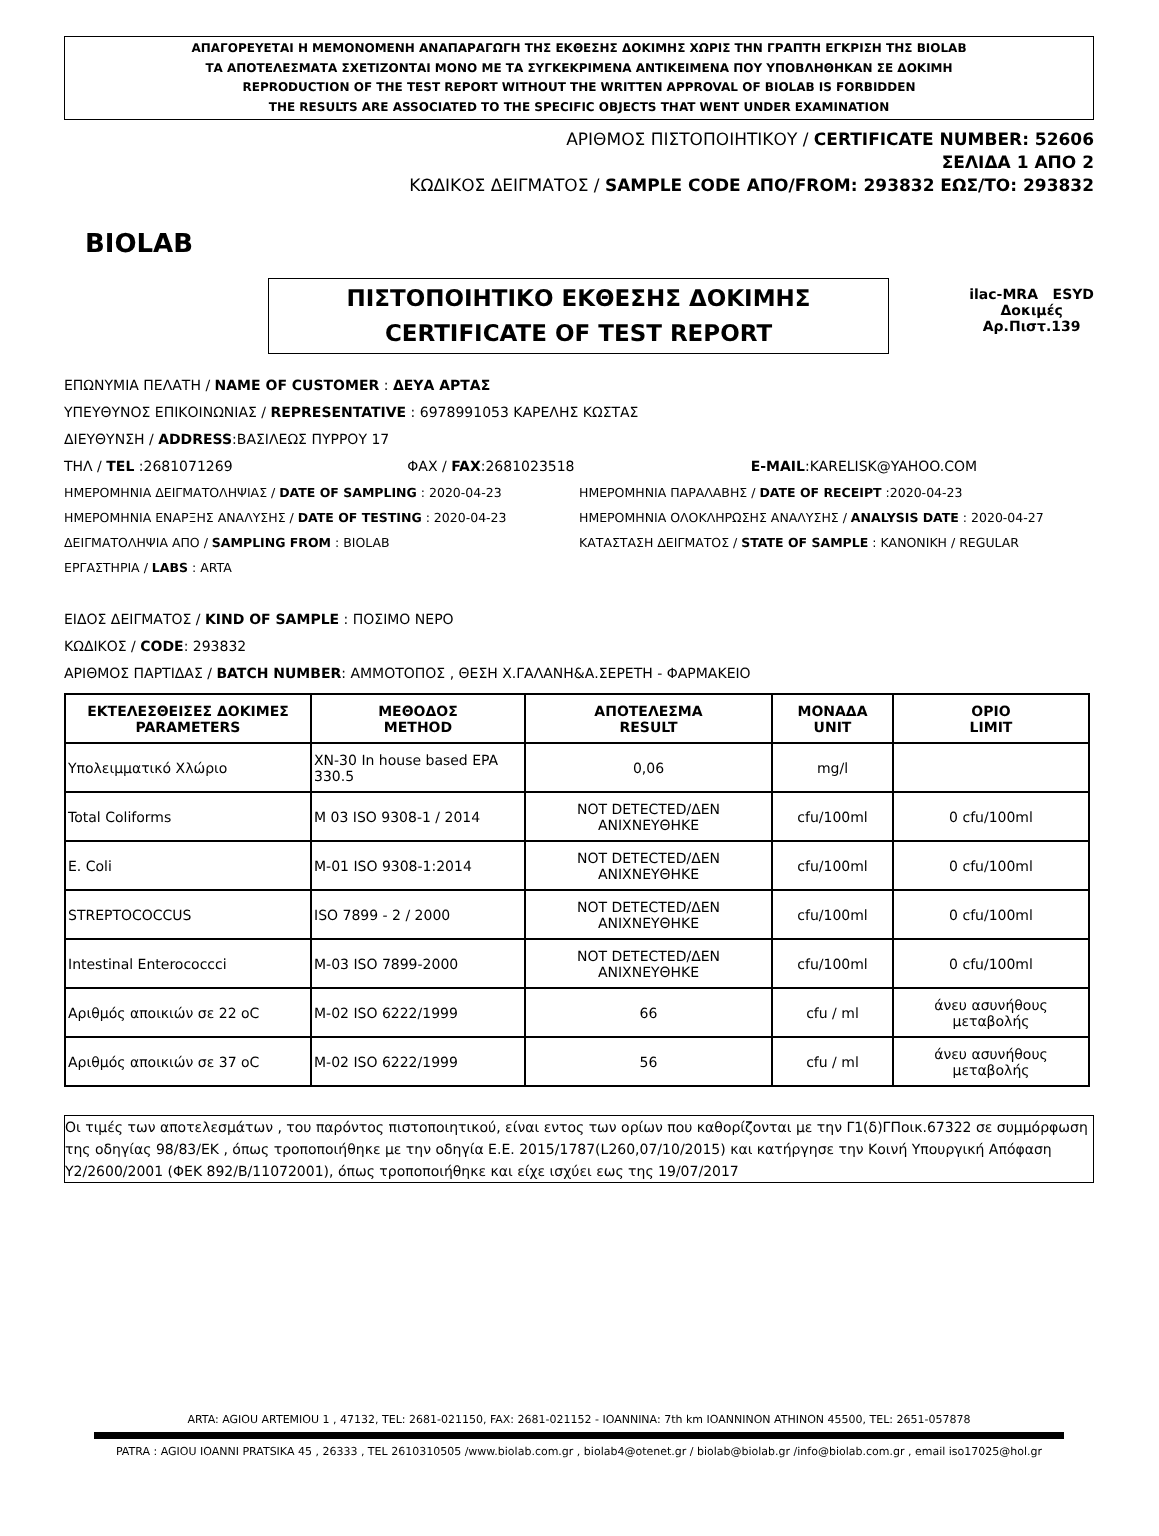ΑΠΑΓΟΡΕΥΕΤΑΙ Η ΜΕΜΟΝΟΜΕΝΗ ΑΝΑΠΑΡΑΓΩΓΗ ΤΗΣ ΕΚΘΕΣΗΣ ΔΟΚΙΜΗΣ ΧΩΡΙΣ ΤΗΝ ΓΡΑΠΤΗ ΕΓΚΡΙΣΗ ΤΗΣ BIOLAB
ΤΑ ΑΠΟΤΕΛΕΣΜΑΤΑ ΣΧΕΤΙΖΟΝΤΑΙ ΜΟΝΟ ΜΕ ΤΑ ΣΥΓΚΕΚΡΙΜΕΝΑ ΑΝΤΙΚΕΙΜΕΝΑ ΠΟΥ ΥΠΟΒΛΗΘΗΚΑΝ ΣΕ ΔΟΚΙΜΗ
REPRODUCTION OF THE TEST REPORT WITHOUT THE WRITTEN APPROVAL OF BIOLAB IS FORBIDDEN
THE RESULTS ARE ASSOCIATED TO THE SPECIFIC OBJECTS THAT WENT UNDER EXAMINATION
BIOLAB
ΑΡΙΘΜΟΣ ΠΙΣΤΟΠΟΙΗΤΙΚΟΥ / CERTIFICATE NUMBER: 52606
ΣΕΛΙΔΑ 1 ΑΠΟ 2
ΚΩΔΙΚΟΣ ΔΕΙΓΜΑΤΟΣ / SAMPLE CODE ΑΠΟ/FROM: 293832 ΕΩΣ/TO: 293832
ilac-MRA ESYD
Δοκιμές
Αρ.Πιστ.139
ΠΙΣΤΟΠΟΙΗΤΙΚΟ ΕΚΘΕΣΗΣ ΔΟΚΙΜΗΣ
CERTIFICATE OF TEST REPORT
ΕΠΩΝΥΜΙΑ ΠΕΛΑΤΗ / NAME OF CUSTOMER : ΔΕΥΑ ΑΡΤΑΣ
ΥΠΕΥΘΥΝΟΣ ΕΠΙΚΟΙΝΩΝΙΑΣ / REPRESENTATIVE : 6978991053 ΚΑΡΕΛΗΣ ΚΩΣΤΑΣ
ΔΙΕΥΘΥΝΣΗ / ADDRESS:ΒΑΣΙΛΕΩΣ ΠΥΡΡΟΥ 17
ΤΗΛ / TEL :2681071269 ΦΑΧ / FAX:2681023518 E-MAIL:KARELISK@YAHOO.COM
ΗΜΕΡΟΜΗΝΙΑ ΔΕΙΓΜΑΤΟΛΗΨΙΑΣ / DATE OF SAMPLING : 2020-04-23 ΗΜΕΡΟΜΗΝΙΑ ΠΑΡΑΛΑΒΗΣ / DATE OF RECEIPT :2020-04-23
ΗΜΕΡΟΜΗΝΙΑ ΕΝΑΡΞΗΣ ΑΝΑΛΥΣΗΣ / DATE OF TESTING : 2020-04-23 ΗΜΕΡΟΜΗΝΙΑ ΟΛΟΚΛΗΡΩΣΗΣ ΑΝΑΛΥΣΗΣ / ANALYSIS DATE : 2020-04-27
ΔΕΙΓΜΑΤΟΛΗΨΙΑ ΑΠΟ / SAMPLING FROM : BIOLAB ΚΑΤΑΣΤΑΣΗ ΔΕΙΓΜΑΤΟΣ / STATE OF SAMPLE : ΚΑΝΟΝΙΚΗ / REGULAR
ΕΡΓΑΣΤΗΡΙΑ / LABS : ARTA
ΕΙΔΟΣ ΔΕΙΓΜΑΤΟΣ / KIND OF SAMPLE : ΠΟΣΙΜΟ ΝΕΡΟ
ΚΩΔΙΚΟΣ / CODE: 293832
ΑΡΙΘΜΟΣ ΠΑΡΤΙΔΑΣ / BATCH NUMBER: ΑΜΜΟΤΟΠΟΣ , ΘΕΣΗ Χ.ΓΑΛΑΝΗ&Α.ΣΕΡΕΤΗ - ΦΑΡΜΑΚΕΙΟ
| ΕΚΤΕΛΕΣΘΕΙΣΕΣ ΔΟΚΙΜΕΣ PARAMETERS | ΜΕΘΟΔΟΣ METHOD | ΑΠΟΤΕΛΕΣΜΑ RESULT | ΜΟΝΑΔΑ UNIT | ΟΡΙΟ LIMIT |
| --- | --- | --- | --- | --- |
| Υπολειμματικό Χλώριο | XN-30 In house based EPA 330.5 | 0,06 | mg/l | |
| Total Coliforms | M 03 ISO 9308-1 / 2014 | NOT DETECTED/ΔΕΝ ΑΝΙΧΝΕΥΘΗΚΕ | cfu/100ml | 0 cfu/100ml |
| E. Coli | M-01 ISO 9308-1:2014 | NOT DETECTED/ΔΕΝ ΑΝΙΧΝΕΥΘΗΚΕ | cfu/100ml | 0 cfu/100ml |
| STREPTOCOCCUS | ISO 7899 - 2 / 2000 | NOT DETECTED/ΔΕΝ ΑΝΙΧΝΕΥΘΗΚΕ | cfu/100ml | 0 cfu/100ml |
| Intestinal Enterococcci | M-03 ISO 7899-2000 | NOT DETECTED/ΔΕΝ ΑΝΙΧΝΕΥΘΗΚΕ | cfu/100ml | 0 cfu/100ml |
| Αριθμός αποικιών σε 22 oC | M-02 ISO 6222/1999 | 66 | cfu / ml | άνευ ασυνήθους μεταβολής |
| Αριθμός αποικιών σε 37 oC | M-02 ISO 6222/1999 | 56 | cfu / ml | άνευ ασυνήθους μεταβολής |
Οι τιμές των αποτελεσμάτων , του παρόντος πιστοποιητικού, είναι εντος των ορίων που καθορίζονται με την Γ1(δ)ΓΠοικ.67322 σε συμμόρφωση της οδηγίας 98/83/ΕΚ , όπως τροποποιήθηκε με την οδηγία Ε.Ε. 2015/1787(L260,07/10/2015) και κατήργησε την Κοινή Υπουργική Απόφαση Υ2/2600/2001 (ΦΕΚ 892/Β/11072001), όπως τροποποιήθηκε και είχε ισχύει εως της 19/07/2017
ARTA: AGIOU ARTEMIOU 1 , 47132, TEL: 2681-021150, FAX: 2681-021152 - IOANNINA: 7th km IOANNINON ATHINON 45500, TEL: 2651-057878
PATRA : AGIOU IOANNI PRATSIKA 45 , 26333 , TEL 2610310505 /www.biolab.com.gr , biolab4@otenet.gr / biolab@biolab.gr /info@biolab.com.gr , email iso17025@hol.gr